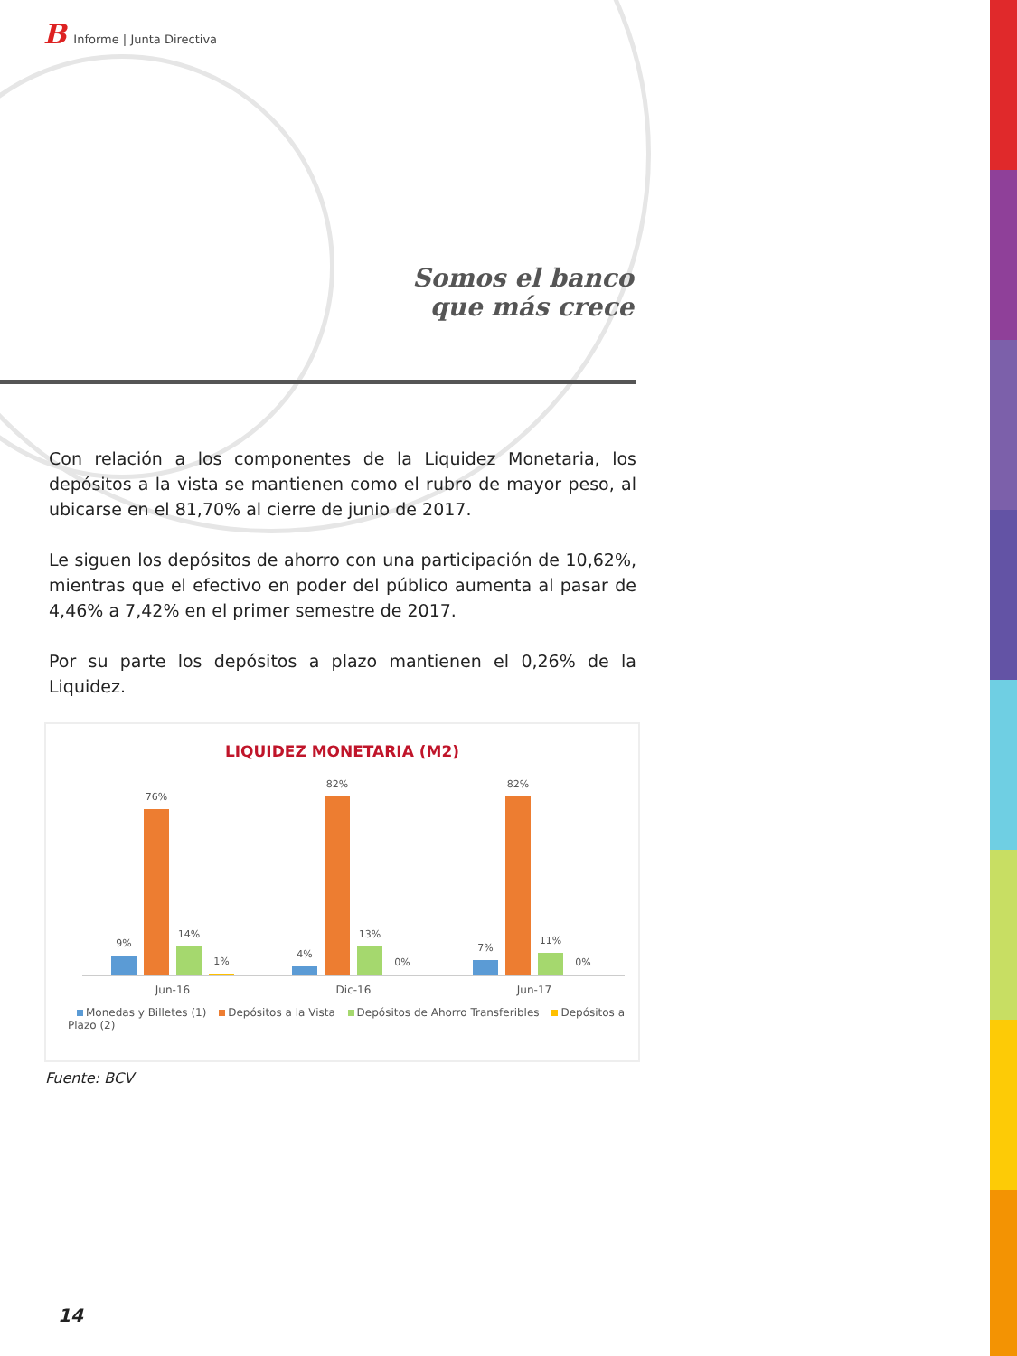B Informe | Junta Directiva
Somos el banco
que más crece
Con relación a los componentes de la Liquidez Monetaria, los depósitos a la vista se mantienen como el rubro de mayor peso, al ubicarse en el 81,70% al cierre de junio de 2017.
Le siguen los depósitos de ahorro con una participación de 10,62%, mientras que el efectivo en poder del público aumenta al pasar de 4,46% a 7,42% en el primer semestre de 2017.
Por su parte los depósitos a plazo mantienen el 0,26% de la Liquidez.
LIQUIDEZ MONETARIA (M2)
9%
76%
14%
1%
4%
82%
13%
0%
7%
82%
11%
0%
Jun-16 Dic-16 Jun-17
Monedas y Billetes (1) Depósitos a la Vista Depósitos de Ahorro Transferibles Depósitos a Plazo (2)
Fuente: BCV
14